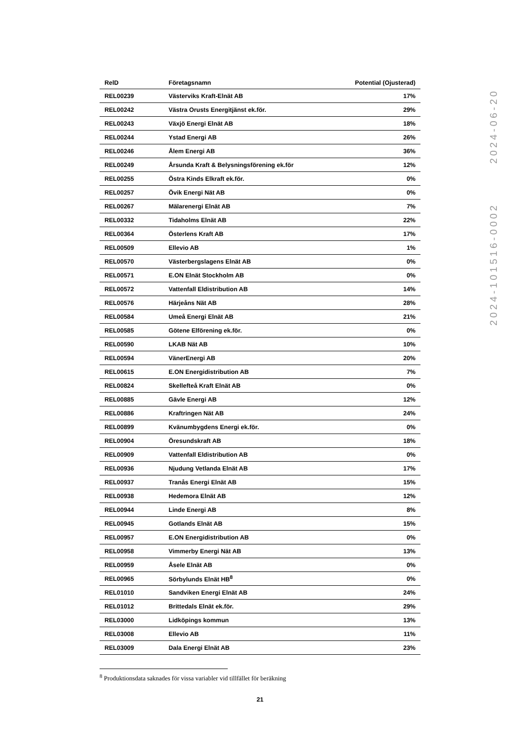| RelD | Företagsnamn | Potential (Ojusterad) |
| --- | --- | --- |
| REL00239 | Västerviks Kraft-Elnät AB | 17% |
| REL00242 | Västra Orusts Energitjänst ek.för. | 29% |
| REL00243 | Växjö Energi Elnät AB | 18% |
| REL00244 | Ystad Energi AB | 26% |
| REL00246 | Ålem Energi AB | 36% |
| REL00249 | Årsunda Kraft & Belysningsförening ek.för | 12% |
| REL00255 | Östra Kinds Elkraft ek.för. | 0% |
| REL00257 | Övik Energi Nät AB | 0% |
| REL00267 | Mälarenergi Elnät AB | 7% |
| REL00332 | Tidaholms Elnät AB | 22% |
| REL00364 | Österlens Kraft AB | 17% |
| REL00509 | Ellevio AB | 1% |
| REL00570 | Västerbergslagens Elnät AB | 0% |
| REL00571 | E.ON Elnät Stockholm AB | 0% |
| REL00572 | Vattenfall Eldistribution AB | 14% |
| REL00576 | Härjeåns Nät AB | 28% |
| REL00584 | Umeå Energi Elnät AB | 21% |
| REL00585 | Götene Elförening ek.för. | 0% |
| REL00590 | LKAB Nät AB | 10% |
| REL00594 | VänerEnergi AB | 20% |
| REL00615 | E.ON Energidistribution AB | 7% |
| REL00824 | Skellefteå Kraft Elnät AB | 0% |
| REL00885 | Gävle Energi AB | 12% |
| REL00886 | Kraftringen Nät AB | 24% |
| REL00899 | Kvänumbygdens Energi ek.för. | 0% |
| REL00904 | Öresundskraft AB | 18% |
| REL00909 | Vattenfall Eldistribution AB | 0% |
| REL00936 | Njudung Vetlanda Elnät AB | 17% |
| REL00937 | Tranås Energi Elnät AB | 15% |
| REL00938 | Hedemora Elnät AB | 12% |
| REL00944 | Linde Energi AB | 8% |
| REL00945 | Gotlands Elnät AB | 15% |
| REL00957 | E.ON Energidistribution AB | 0% |
| REL00958 | Vimmerby Energi Nät AB | 13% |
| REL00959 | Åsele Elnät AB | 0% |
| REL00965 | Sörbylunds Elnät HB<sup>8</sup> | 0% |
| REL01010 | Sandviken Energi Elnät AB | 24% |
| REL01012 | Brittedals Elnät ek.för. | 29% |
| REL03000 | Lidköpings kommun | 13% |
| REL03008 | Ellevio AB | 11% |
| REL03009 | Dala Energi Elnät AB | 23% |
<sup>8</sup> Produktionsdata saknades för vissa variabler vid tillfället för beräkning
21
2024-06-20
2024-101516-0002